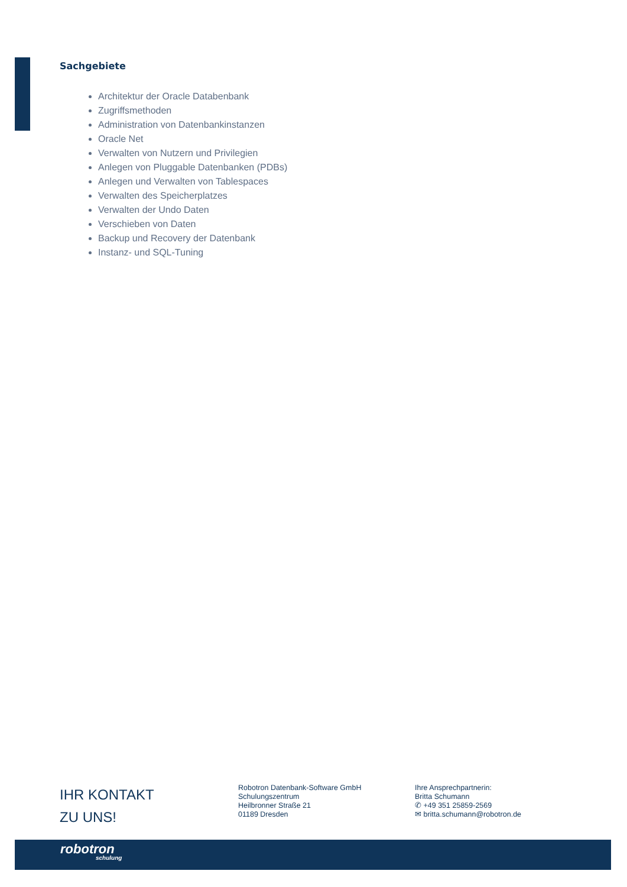Sachgebiete
Architektur der Oracle Databenbank
Zugriffsmethoden
Administration von Datenbankinstanzen
Oracle Net
Verwalten von Nutzern und Privilegien
Anlegen von Pluggable Datenbanken (PDBs)
Anlegen und Verwalten von Tablespaces
Verwalten des Speicherplatzes
Verwalten der Undo Daten
Verschieben von Daten
Backup und Recovery der Datenbank
Instanz- und SQL-Tuning
IHR KONTAKT
ZU UNS!
Robotron Datenbank-Software GmbH
Schulungszentrum
Heilbronner Straße 21
01189 Dresden
Ihre Ansprechpartnerin:
Britta Schumann
✆ +49 351 25859-2569
✉ britta.schumann@robotron.de
robotron
schulung